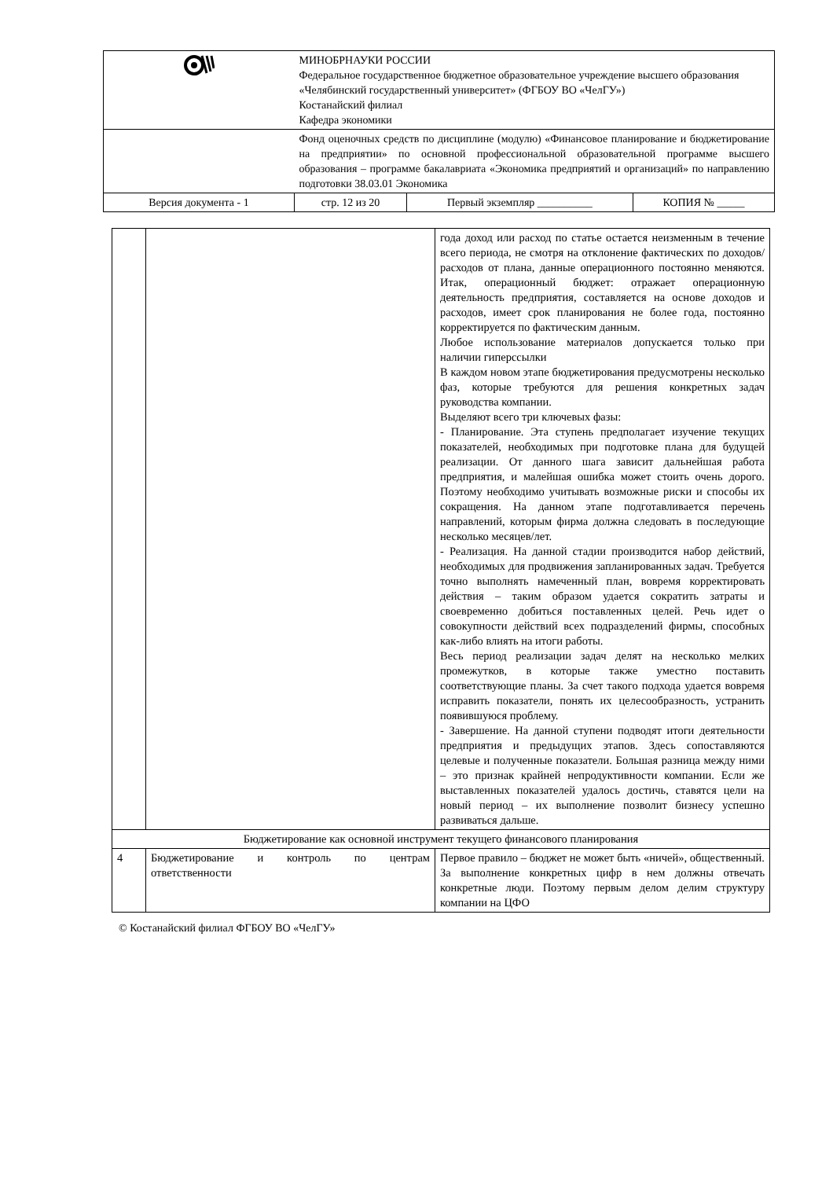| | МИНОБРНАУКИ РОССИИ Федеральное государственное бюджетное образовательное учреждение высшего образования «Челябинский государственный университет» (ФГБОУ ВО «ЧелГУ») Костанайский филиал Кафедра экономики | | |
| | Фонд оценочных средств по дисциплине (модулю) «Финансовое планирование и бюджетирование на предприятии» по основной профессиональной образовательной программе высшего образования – программе бакалавриата «Экономика предприятий и организаций» по направлению подготовки 38.03.01 Экономика | | |
| Версия документа - 1 | стр. 12 из 20 | Первый экземпляр __________ | КОПИЯ № _____ |
| | | года доход или расход по статье остается неизменным в течение всего периода, не смотря на отклонение фактических по доходов/расходов от плана, данные операционного постоянно меняются. Итак, операционный бюджет: отражает операционную деятельность предприятия, составляется на основе доходов и расходов, имеет срок планирования не более года, постоянно корректируется по фактическим данным. Любое использование материалов допускается только при наличии гиперссылки В каждом новом этапе бюджетирования предусмотрены несколько фаз, которые требуются для решения конкретных задач руководства компании. Выделяют всего три ключевых фазы: - Планирование. Эта ступень предполагает изучение текущих показателей, необходимых при подготовке плана для будущей реализации. От данного шага зависит дальнейшая работа предприятия, и малейшая ошибка может стоить очень дорого. Поэтому необходимо учитывать возможные риски и способы их сокращения. На данном этапе подготавливается перечень направлений, которым фирма должна следовать в последующие несколько месяцев/лет. - Реализация. На данной стадии производится набор действий, необходимых для продвижения запланированных задач. Требуется точно выполнять намеченный план, вовремя корректировать действия – таким образом удается сократить затраты и своевременно добиться поставленных целей. Речь идет о совокупности действий всех подразделений фирмы, способных как-либо влиять на итоги работы. Весь период реализации задач делят на несколько мелких промежутков, в которые также уместно поставить соответствующие планы. За счет такого подхода удается вовремя исправить показатели, понять их целесообразность, устранить появившуюся проблему. - Завершение. На данной ступени подводят итоги деятельности предприятия и предыдущих этапов. Здесь сопоставляются целевые и полученные показатели. Большая разница между ними – это признак крайней непродуктивности компании. Если же выставленных показателей удалось достичь, ставятся цели на новый период – их выполнение позволит бизнесу успешно развиваться дальше. |
| Бюджетирование как основной инструмент текущего финансового планирования | | |
| 4 | Бюджетирование и контроль по центрам ответственности | Первое правило – бюджет не может быть «ничей», общественный. За выполнение конкретных цифр в нем должны отвечать конкретные люди. Поэтому первым делом делим структуру компании на ЦФО |
© Костанайский филиал ФГБОУ ВО «ЧелГУ»